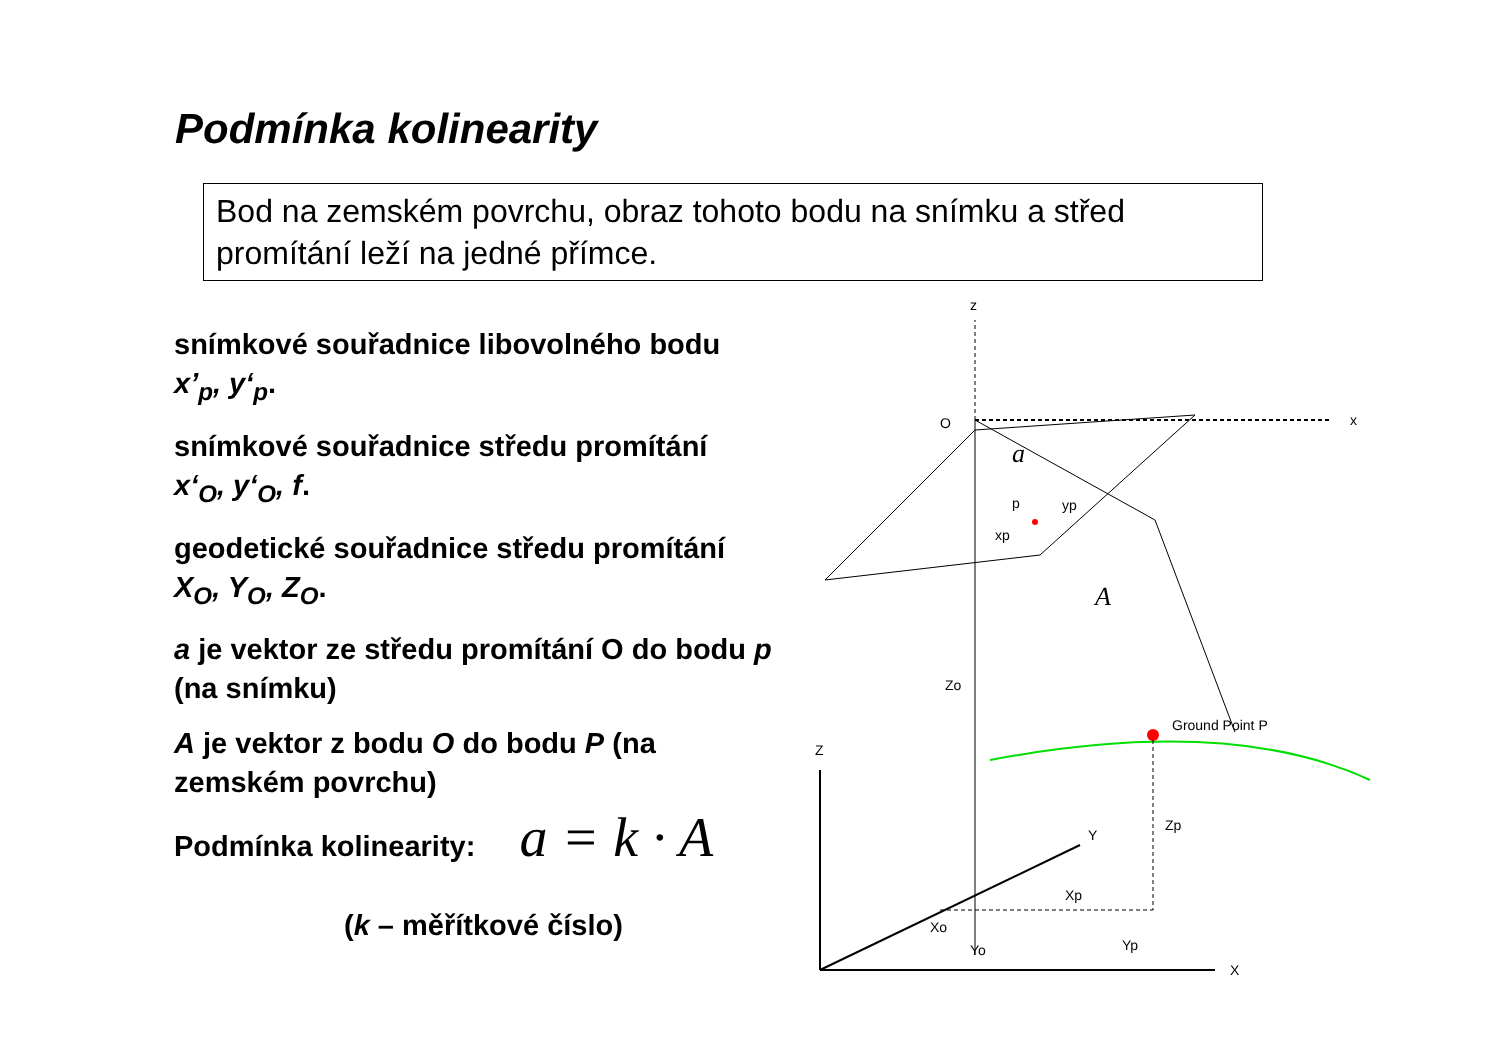Podmínka kolinearity
Bod na zemském povrchu, obraz tohoto bodu na snímku a střed promítání leží na jedné přímce.
snímkové souřadnice libovolného bodu
x’<sub>p</sub>, y‘<sub>p</sub>.
snímkové souřadnice středu promítání
x‘<sub>O</sub>, y‘<sub>O</sub>, f.
geodetické souřadnice středu promítání
X<sub>O</sub>, Y<sub>O</sub>, Z<sub>O</sub>.
a je vektor ze středu promítání O do bodu p (na snímku)
A je vektor z bodu O do bodu P (na zemském povrchu)
Podmínka kolinearity: a = k · A
(k – měřítkové číslo)
z
O
x
a
A
p
xp
yp
Zo
Ground Point P
Zp
Z
X
Y
Xp
Xo
Yo
Yp